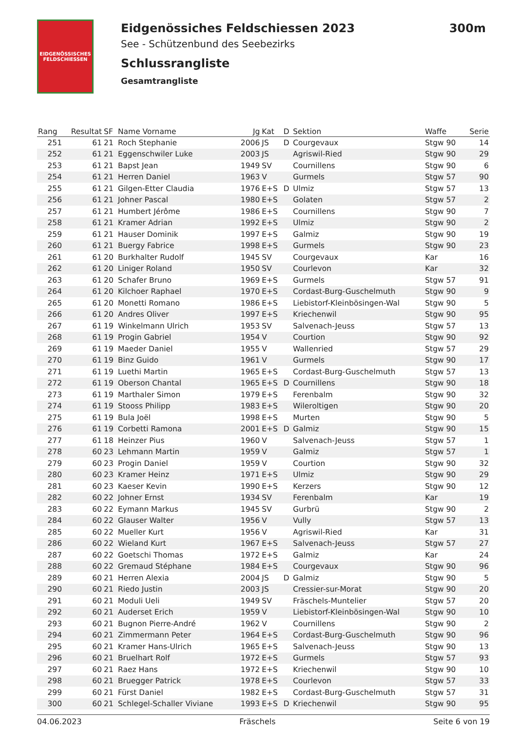EIDGENÖSSISCHES
FELDSCHIESSEN
Eidgenössiches Feldschiessen 2023 300m
See - Schützenbund des Seebezirks
Schlussrangliste
Gesamtrangliste
| Rang | Resultat | SF | Name Vorname | Jg | Kat | D | Sektion | Waffe | Serie |
| --- | --- | --- | --- | --- | --- | --- | --- | --- | --- |
| 251 | 61 | 21 | Roch Stephanie | 2006 | JS | D | Courgevaux | Stgw 90 | 14 |
| 252 | 61 | 21 | Eggenschwiler Luke | 2003 | JS | | Agriswil-Ried | Stgw 90 | 29 |
| 253 | 61 | 21 | Bapst Jean | 1949 | SV | | Cournillens | Stgw 90 | 6 |
| 254 | 61 | 21 | Herren Daniel | 1963 | V | | Gurmels | Stgw 57 | 90 |
| 255 | 61 | 21 | Gilgen-Etter Claudia | 1976 | E+S | D | Ulmiz | Stgw 57 | 13 |
| 256 | 61 | 21 | Johner Pascal | 1980 | E+S | | Golaten | Stgw 57 | 2 |
| 257 | 61 | 21 | Humbert Jérôme | 1986 | E+S | | Cournillens | Stgw 90 | 7 |
| 258 | 61 | 21 | Kramer Adrian | 1992 | E+S | | Ulmiz | Stgw 90 | 2 |
| 259 | 61 | 21 | Hauser Dominik | 1997 | E+S | | Galmiz | Stgw 90 | 19 |
| 260 | 61 | 21 | Buergy Fabrice | 1998 | E+S | | Gurmels | Stgw 90 | 23 |
| 261 | 61 | 20 | Burkhalter Rudolf | 1945 | SV | | Courgevaux | Kar | 16 |
| 262 | 61 | 20 | Liniger Roland | 1950 | SV | | Courlevon | Kar | 32 |
| 263 | 61 | 20 | Schafer Bruno | 1969 | E+S | | Gurmels | Stgw 57 | 91 |
| 264 | 61 | 20 | Kilchoer Raphael | 1970 | E+S | | Cordast-Burg-Guschelmuth | Stgw 90 | 9 |
| 265 | 61 | 20 | Monetti Romano | 1986 | E+S | | Liebistorf-Kleinbösingen-Wal | Stgw 90 | 5 |
| 266 | 61 | 20 | Andres Oliver | 1997 | E+S | | Kriechenwil | Stgw 90 | 95 |
| 267 | 61 | 19 | Winkelmann Ulrich | 1953 | SV | | Salvenach-Jeuss | Stgw 57 | 13 |
| 268 | 61 | 19 | Progin Gabriel | 1954 | V | | Courtion | Stgw 90 | 92 |
| 269 | 61 | 19 | Maeder Daniel | 1955 | V | | Wallenried | Stgw 57 | 29 |
| 270 | 61 | 19 | Binz Guido | 1961 | V | | Gurmels | Stgw 90 | 17 |
| 271 | 61 | 19 | Luethi Martin | 1965 | E+S | | Cordast-Burg-Guschelmuth | Stgw 57 | 13 |
| 272 | 61 | 19 | Oberson Chantal | 1965 | E+S | D | Cournillens | Stgw 90 | 18 |
| 273 | 61 | 19 | Marthaler Simon | 1979 | E+S | | Ferenbalm | Stgw 90 | 32 |
| 274 | 61 | 19 | Stooss Philipp | 1983 | E+S | | Wileroltigen | Stgw 90 | 20 |
| 275 | 61 | 19 | Bula Joël | 1998 | E+S | | Murten | Stgw 90 | 5 |
| 276 | 61 | 19 | Corbetti Ramona | 2001 | E+S | D | Galmiz | Stgw 90 | 15 |
| 277 | 61 | 18 | Heinzer Pius | 1960 | V | | Salvenach-Jeuss | Stgw 57 | 1 |
| 278 | 60 | 23 | Lehmann Martin | 1959 | V | | Galmiz | Stgw 57 | 1 |
| 279 | 60 | 23 | Progin Daniel | 1959 | V | | Courtion | Stgw 90 | 32 |
| 280 | 60 | 23 | Kramer Heinz | 1971 | E+S | | Ulmiz | Stgw 90 | 29 |
| 281 | 60 | 23 | Kaeser Kevin | 1990 | E+S | | Kerzers | Stgw 90 | 12 |
| 282 | 60 | 22 | Johner Ernst | 1934 | SV | | Ferenbalm | Kar | 19 |
| 283 | 60 | 22 | Eymann Markus | 1945 | SV | | Gurbrü | Stgw 90 | 2 |
| 284 | 60 | 22 | Glauser Walter | 1956 | V | | Vully | Stgw 57 | 13 |
| 285 | 60 | 22 | Mueller Kurt | 1956 | V | | Agriswil-Ried | Kar | 31 |
| 286 | 60 | 22 | Wieland Kurt | 1967 | E+S | | Salvenach-Jeuss | Stgw 57 | 27 |
| 287 | 60 | 22 | Goetschi Thomas | 1972 | E+S | | Galmiz | Kar | 24 |
| 288 | 60 | 22 | Gremaud Stéphane | 1984 | E+S | | Courgevaux | Stgw 90 | 96 |
| 289 | 60 | 21 | Herren Alexia | 2004 | JS | D | Galmiz | Stgw 90 | 5 |
| 290 | 60 | 21 | Riedo Justin | 2003 | JS | | Cressier-sur-Morat | Stgw 90 | 20 |
| 291 | 60 | 21 | Moduli Ueli | 1949 | SV | | Fräschels-Muntelier | Stgw 57 | 20 |
| 292 | 60 | 21 | Auderset Erich | 1959 | V | | Liebistorf-Kleinbösingen-Wal | Stgw 90 | 10 |
| 293 | 60 | 21 | Bugnon Pierre-André | 1962 | V | | Cournillens | Stgw 90 | 2 |
| 294 | 60 | 21 | Zimmermann Peter | 1964 | E+S | | Cordast-Burg-Guschelmuth | Stgw 90 | 96 |
| 295 | 60 | 21 | Kramer Hans-Ulrich | 1965 | E+S | | Salvenach-Jeuss | Stgw 90 | 13 |
| 296 | 60 | 21 | Bruelhart Rolf | 1972 | E+S | | Gurmels | Stgw 57 | 93 |
| 297 | 60 | 21 | Raez Hans | 1972 | E+S | | Kriechenwil | Stgw 90 | 10 |
| 298 | 60 | 21 | Bruegger Patrick | 1978 | E+S | | Courlevon | Stgw 57 | 33 |
| 299 | 60 | 21 | Fürst Daniel | 1982 | E+S | | Cordast-Burg-Guschelmuth | Stgw 57 | 31 |
| 300 | 60 | 21 | Schlegel-Schaller Viviane | 1993 | E+S | D | Kriechenwil | Stgw 90 | 95 |
04.06.2023 Fräschels Seite 6 von 19